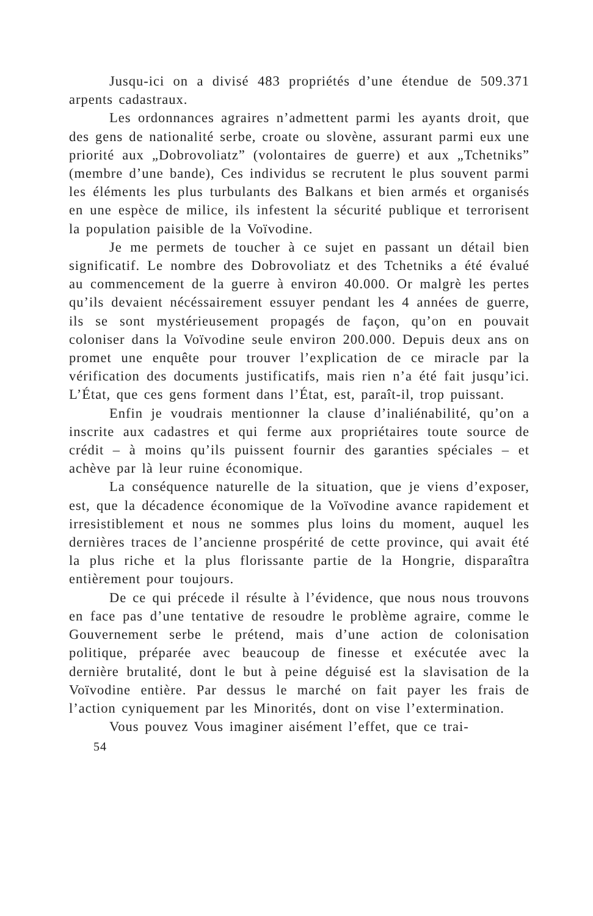Jusqu-ici on a divisé 483 propriétés d’une étendue de 509.371 arpents cadastraux.
Les ordonnances agraires n’admettent parmi les ayants droit, que des gens de nationalité serbe, croate ou slovène, assurant parmi eux une priorité aux „Dobrovoliatz” (volontaires de guerre) et aux „Tchetniks” (membre d’une bande), Ces individus se recrutent le plus souvent parmi les éléments les plus turbulants des Balkans et bien armés et organisés en une espèce de milice, ils infestent la sécurité publique et terrorisent la population paisible de la Voïvodine.
Je me permets de toucher à ce sujet en passant un détail bien significatif. Le nombre des Dobrovoliatz et des Tchetniks a été évalué au commencement de la guerre à environ 40.000. Or malgrè les pertes qu’ils devaient nécéssairement essuyer pendant les 4 années de guerre, ils se sont mystérieusement propagés de façon, qu’on en pouvait coloniser dans la Voïvodine seule environ 200.000. Depuis deux ans on promet une enquête pour trouver l’explication de ce miracle par la vérification des documents justificatifs, mais rien n’a été fait jusqu’ici. L’État, que ces gens forment dans l’État, est, paraît-il, trop puissant.
Enfin je voudrais mentionner la clause d’inaliénabilité, qu’on a inscrite aux cadastres et qui ferme aux propriétaires toute source de crédit – à moins qu’ils puissent fournir des garanties spéciales – et achève par là leur ruine économique.
La conséquence naturelle de la situation, que je viens d’exposer, est, que la décadence économique de la Voïvodine avance rapidement et irresistiblement et nous ne sommes plus loins du moment, auquel les dernières traces de l’ancienne prospérité de cette province, qui avait été la plus riche et la plus florissante partie de la Hongrie, disparaîtra entièrement pour toujours.
De ce qui précede il résulte à l’évidence, que nous nous trouvons en face pas d’une tentative de resoudre le problème agraire, comme le Gouvernement serbe le prétend, mais d’une action de colonisation politique, préparée avec beaucoup de finesse et exécutée avec la dernière brutalité, dont le but à peine déguisé est la slavisation de la Voïvodine entière. Par dessus le marché on fait payer les frais de l’action cyniquement par les Minorités, dont on vise l’extermination.
Vous pouvez Vous imaginer aisément l’effet, que ce trai-
54